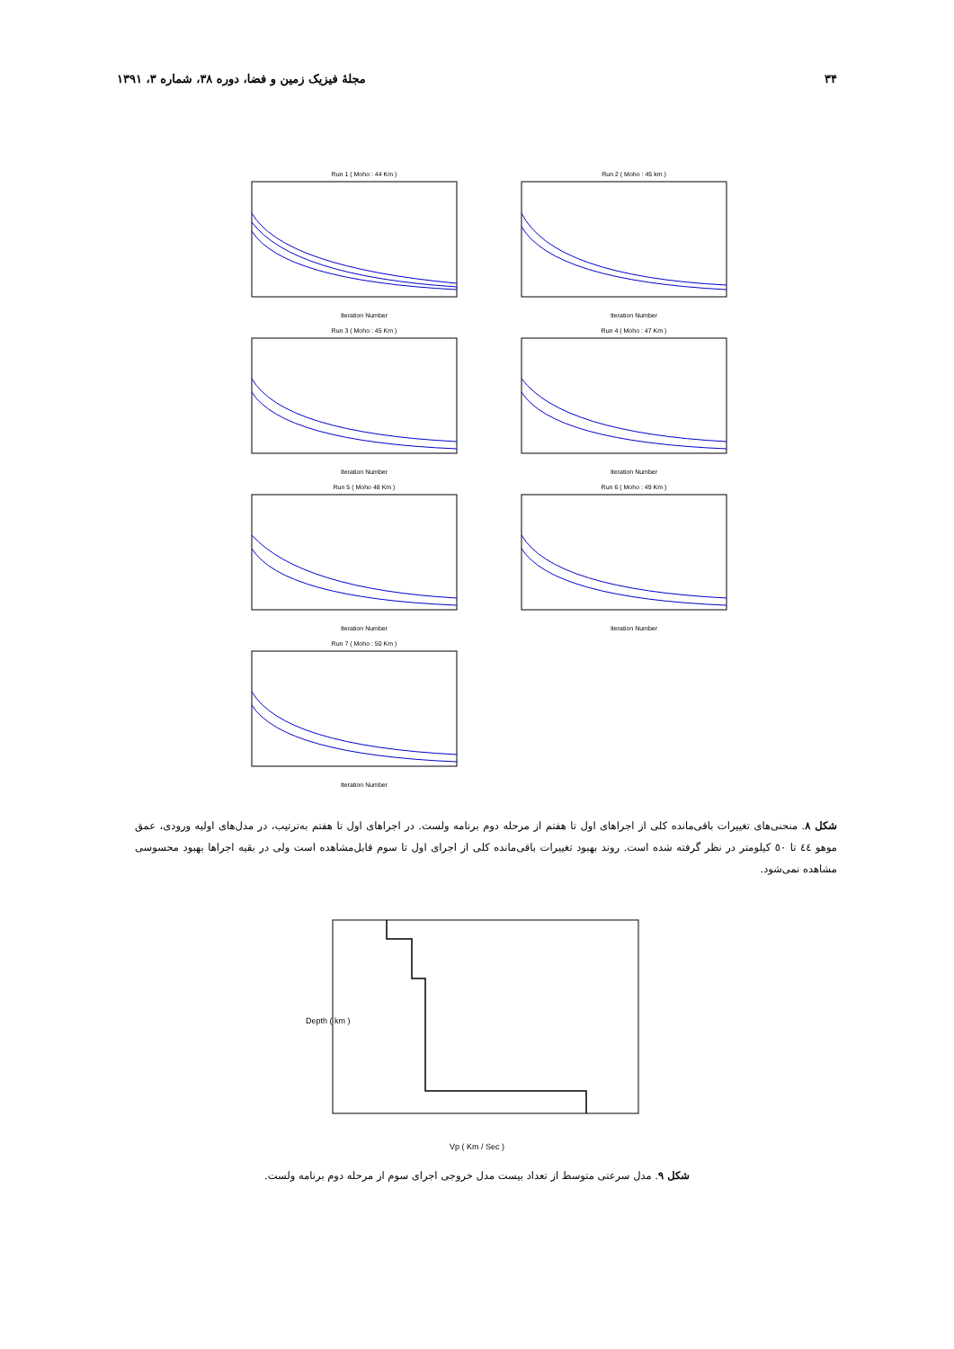۳۴ مجلهٔ فیزیک زمین و فضا، دوره ۳۸، شماره ۳، ۱۳۹۱
Run 1 ( Moho : 44 Km )Iteration Number
Run 2 ( Moho : 45 km )Iteration Number
Run 3 ( Moho : 45 Km )Iteration Number
Run 4 ( Moho : 47 Km )Iteration Number
Run 5 ( Moho 48 Km )Iteration Number
Run 6 ( Moho : 49 Km )Iteration Number
Run 7 ( Moho : 50 Km )Iteration Number
شکل ۸. منحنی‌های تغییرات باقی‌مانده کلی از اجراهای اول تا هفتم از مرحله دوم برنامه ولست. در اجراهای اول تا هفتم به‌ترتیب، در مدل‌های اولیه ورودی، عمق موهو ٤٤ تا ٥٠ کیلومتر در نظر گرفته شده است. روند بهبود تغییرات باقی‌مانده کلی از اجرای اول تا سوم قابل‌مشاهده است ولی در بقیه اجراها بهبود محسوسی مشاهده نمی‌شود.
Depth ( km )
Vp ( Km / Sec )
شکل ۹. مدل سرعتی متوسط از تعداد بیست مدل خروجی اجرای سوم از مرحله دوم برنامه ولست.